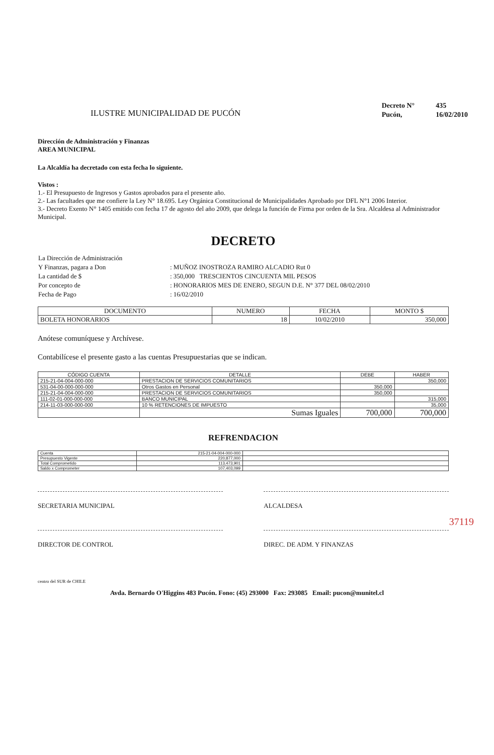ILUSTRE MUNICIPALIDAD DE PUCÓN
| Decreto N° | 435 |
| Pucón, | 16/02/2010 |
Dirección de Administración y Finanzas
AREA MUNICIPAL
La Alcaldía ha decretado con esta fecha lo siguiente.
Vistos :
1.- El Presupuesto de Ingresos y Gastos aprobados para el presente año.
2.- Las facultades que me confiere la Ley N° 18.695. Ley Orgánica Constitucional de Municipalidades Aprobado por DFL N°1 2006 Interior.
3.- Decreto Exento N° 1405 emitido con fecha 17 de agosto del año 2009, que delega la función de Firma por orden de la Sra. Alcaldesa al Administrador Municipal.
DECRETO
| La Dirección de Administración | |
| Y Finanzas, pagara a Don | : MUÑOZ INOSTROZA RAMIRO ALCADIO Rut 0 |
| La cantidad de $ | : 350,000 TRESCIENTOS CINCUENTA MIL PESOS |
| Por concepto de | : HONORARIOS MES DE ENERO, SEGUN D.E. N° 377 DEL 08/02/2010 |
| Fecha de Pago | : 16/02/2010 |
| DOCUMENTO | NUMERO | FECHA | MONTO $ |
| --- | --- | --- | --- |
| BOLETA HONORARIOS | 18 | 10/02/2010 | 350,000 |
Anótese comuníquese y Archívese.
Contabilícese el presente gasto a las cuentas Presupuestarias que se indican.
| CÓDIGO CUENTA | DETALLE | DEBE | HABER |
| --- | --- | --- | --- |
| 215-21-04-004-000-000 | PRESTACION DE SERVICIOS COMUNITARIOS | | 350,000 |
| 531-04-00-000-000-000 | Otros Gastos en Personal | 350,000 | |
| 215-21-04-004-000-000 | PRESTACION DE SERVICIOS COMUNITARIOS | 350,000 | |
| 111-02-01-000-000-000 | BANCO MUNICIPAL | | 315,000 |
| 214-11-03-000-000-000 | 10 % RETENCIONES DE IMPUESTO | | 35,000 |
| | Sumas Iguales | 700,000 | 700,000 |
REFRENDACION
| Cuenta | 215-21-04-004-000-000 | |
| Presupuesto Vigente | 220,877,000 | |
| Total Comprometido | 113,473,901 | |
| Saldo x Comprometer | 107,403,099 | |
SECRETARIA MUNICIPAL ALCALDESA
DIRECTOR DE CONTROL DIREC. DE ADM. Y FINANZAS
centro del SUR de CHILE
37119
Avda. Bernardo O'Higgins 483 Pucón. Fono: (45) 293000 Fax: 293085 Email: pucon@munitel.cl